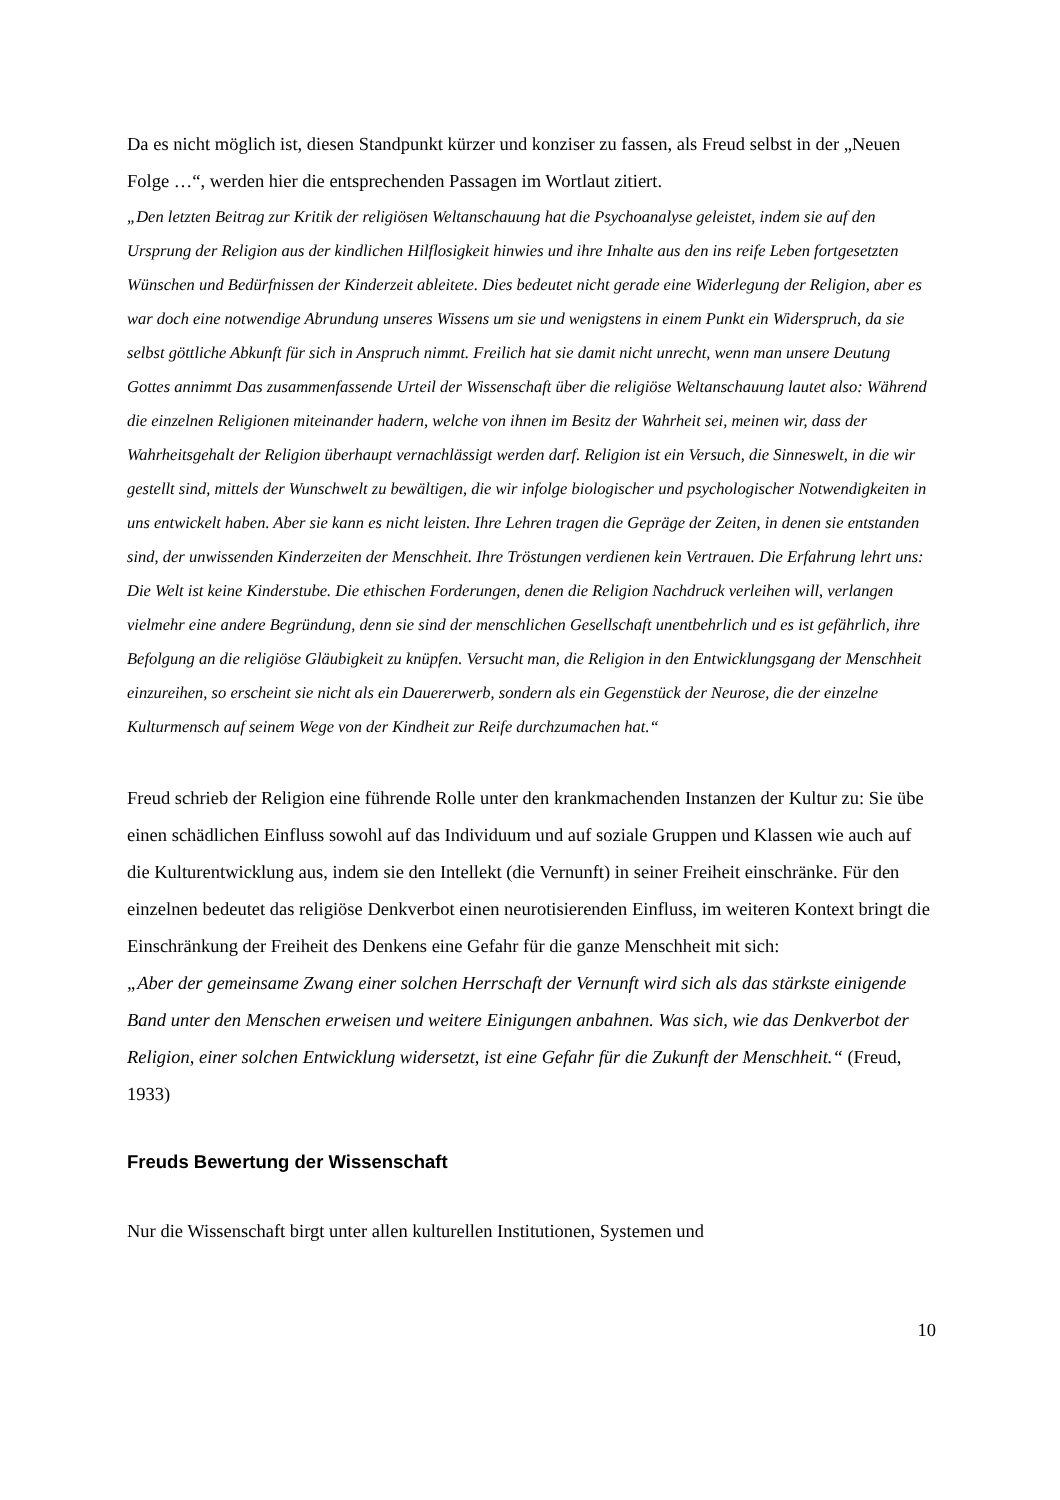Da es nicht möglich ist, diesen Standpunkt kürzer und konziser zu fassen, als Freud selbst in der „Neuen Folge …“, werden hier die entsprechenden Passagen im Wortlaut zitiert.
„Den letzten Beitrag zur Kritik der religiösen Weltanschauung hat die Psychoanalyse geleistet, indem sie auf den Ursprung der Religion aus der kindlichen Hilflosigkeit hinwies und ihre Inhalte aus den ins reife Leben fortgesetzten Wünschen und Bedürfnissen der Kinderzeit ableitete. Dies bedeutet nicht gerade eine Widerlegung der Religion, aber es war doch eine notwendige Abrundung unseres Wissens um sie und wenigstens in einem Punkt ein Widerspruch, da sie selbst göttliche Abkunft für sich in Anspruch nimmt. Freilich hat sie damit nicht unrecht, wenn man unsere Deutung Gottes annimmt Das zusammenfassende Urteil der Wissenschaft über die religiöse Weltanschauung lautet also: Während die einzelnen Religionen miteinander hadern, welche von ihnen im Besitz der Wahrheit sei, meinen wir, dass der Wahrheitsgehalt der Religion überhaupt vernachlässigt werden darf. Religion ist ein Versuch, die Sinneswelt, in die wir gestellt sind, mittels der Wunschwelt zu bewältigen, die wir infolge biologischer und psychologischer Notwendigkeiten in uns entwickelt haben. Aber sie kann es nicht leisten. Ihre Lehren tragen die Gepräge der Zeiten, in denen sie entstanden sind, der unwissenden Kinderzeiten der Menschheit. Ihre Tröstungen verdienen kein Vertrauen. Die Erfahrung lehrt uns: Die Welt ist keine Kinderstube. Die ethischen Forderungen, denen die Religion Nachdruck verleihen will, verlangen vielmehr eine andere Begründung, denn sie sind der menschlichen Gesellschaft unentbehrlich und es ist gefährlich, ihre Befolgung an die religiöse Gläubigkeit zu knüpfen. Versucht man, die Religion in den Entwicklungsgang der Menschheit einzureihen, so erscheint sie nicht als ein Dauererwerb, sondern als ein Gegenstück der Neurose, die der einzelne Kulturmensch auf seinem Wege von der Kindheit zur Reife durchzumachen hat.“
Freud schrieb der Religion eine führende Rolle unter den krankmachenden Instanzen der Kultur zu: Sie übe einen schädlichen Einfluss sowohl auf das Individuum und auf soziale Gruppen und Klassen wie auch auf die Kulturentwicklung aus, indem sie den Intellekt (die Vernunft) in seiner Freiheit einschränke. Für den einzelnen bedeutet das religiöse Denkverbot einen neurotisierenden Einfluss, im weiteren Kontext bringt die Einschränkung der Freiheit des Denkens eine Gefahr für die ganze Menschheit mit sich:
„Aber der gemeinsame Zwang einer solchen Herrschaft der Vernunft wird sich als das stärkste einigende Band unter den Menschen erweisen und weitere Einigungen anbahnen. Was sich, wie das Denkverbot der Religion, einer solchen Entwicklung widersetzt, ist eine Gefahr für die Zukunft der Menschheit.“ (Freud, 1933)
Freuds Bewertung der Wissenschaft
Nur die Wissenschaft birgt unter allen kulturellen Institutionen, Systemen und
10